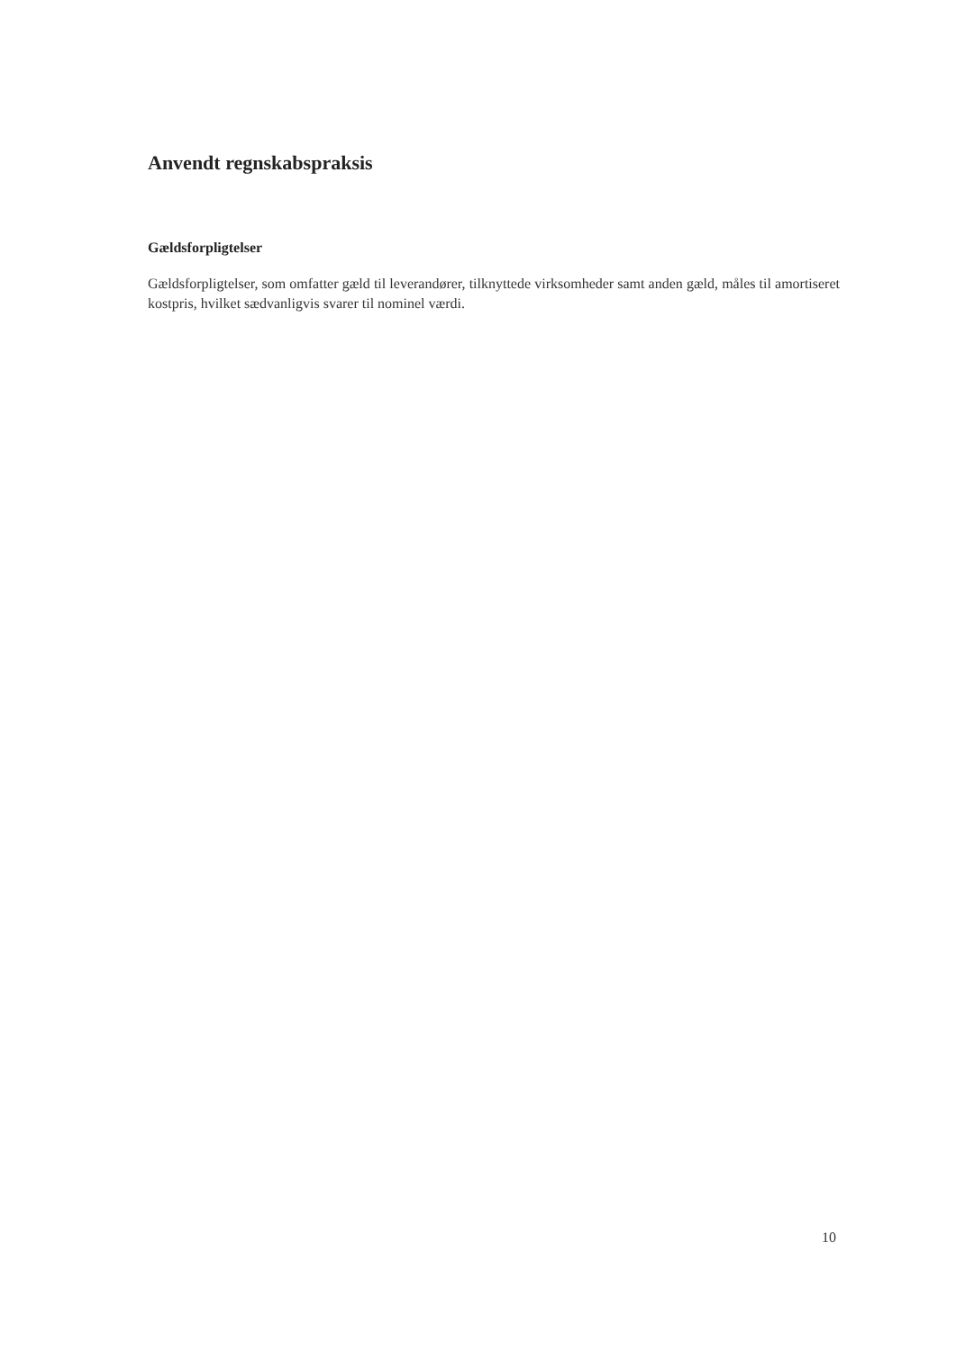Anvendt regnskabspraksis
Gældsforpligtelser
Gældsforpligtelser, som omfatter gæld til leverandører, tilknyttede virksomheder samt anden gæld, måles til amortiseret kostpris, hvilket sædvanligvis svarer til nominel værdi.
10